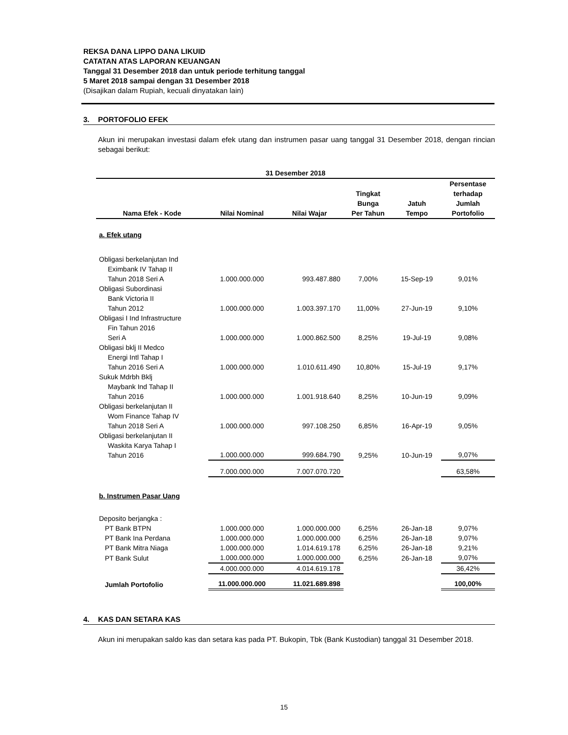REKSA DANA LIPPO DANA LIKUID
CATATAN ATAS LAPORAN KEUANGAN
Tanggal 31 Desember 2018 dan untuk periode terhitung tanggal
5 Maret 2018 sampai dengan 31 Desember 2018
(Disajikan dalam Rupiah, kecuali dinyatakan lain)
3. PORTOFOLIO EFEK
Akun ini merupakan investasi dalam efek utang dan instrumen pasar uang tanggal 31 Desember 2018, dengan rincian sebagai berikut:
| 31 Desember 2018 | | | | | |
| --- | --- | --- | --- | --- | --- |
| Nama Efek - Kode | Nilai Nominal | Nilai Wajar | Tingkat Bunga Per Tahun | Jatuh Tempo | Persentase terhadap Jumlah Portofolio |
| a. Efek utang | | | | | |
| Obligasi berkelanjutan Ind Eximbank IV Tahap II Tahun 2018 Seri A | 1.000.000.000 | 993.487.880 | 7,00% | 15-Sep-19 | 9,01% |
| Obligasi Subordinasi Bank Victoria II Tahun 2012 | 1.000.000.000 | 1.003.397.170 | 11,00% | 27-Jun-19 | 9,10% |
| Obligasi I Ind Infrastructure Fin Tahun 2016 Seri A | 1.000.000.000 | 1.000.862.500 | 8,25% | 19-Jul-19 | 9,08% |
| Obligasi bklj II Medco Energi Intl Tahap I Tahun 2016 Seri A | 1.000.000.000 | 1.010.611.490 | 10,80% | 15-Jul-19 | 9,17% |
| Sukuk Mdrbh Bklj Maybank Ind Tahap II Tahun 2016 | 1.000.000.000 | 1.001.918.640 | 8,25% | 10-Jun-19 | 9,09% |
| Obligasi berkelanjutan II Wom Finance Tahap IV Tahun 2018 Seri A | 1.000.000.000 | 997.108.250 | 6,85% | 16-Apr-19 | 9,05% |
| Obligasi berkelanjutan II Waskita Karya Tahap I Tahun 2016 | 1.000.000.000 | 999.684.790 | 9,25% | 10-Jun-19 | 9,07% |
| | 7.000.000.000 | 7.007.070.720 | | | 63,58% |
| b. Instrumen Pasar Uang | | | | | |
| Deposito berjangka : | | | | | |
| PT Bank BTPN | 1.000.000.000 | 1.000.000.000 | 6,25% | 26-Jan-18 | 9,07% |
| PT Bank Ina Perdana | 1.000.000.000 | 1.000.000.000 | 6,25% | 26-Jan-18 | 9,07% |
| PT Bank Mitra Niaga | 1.000.000.000 | 1.014.619.178 | 6,25% | 26-Jan-18 | 9,21% |
| PT Bank Sulut | 1.000.000.000 | 1.000.000.000 | 6,25% | 26-Jan-18 | 9,07% |
| | 4.000.000.000 | 4.014.619.178 | | | 36,42% |
| Jumlah Portofolio | 11.000.000.000 | 11.021.689.898 | | | 100,00% |
4. KAS DAN SETARA KAS
Akun ini merupakan saldo kas dan setara kas pada PT. Bukopin, Tbk (Bank Kustodian) tanggal 31 Desember 2018.
15